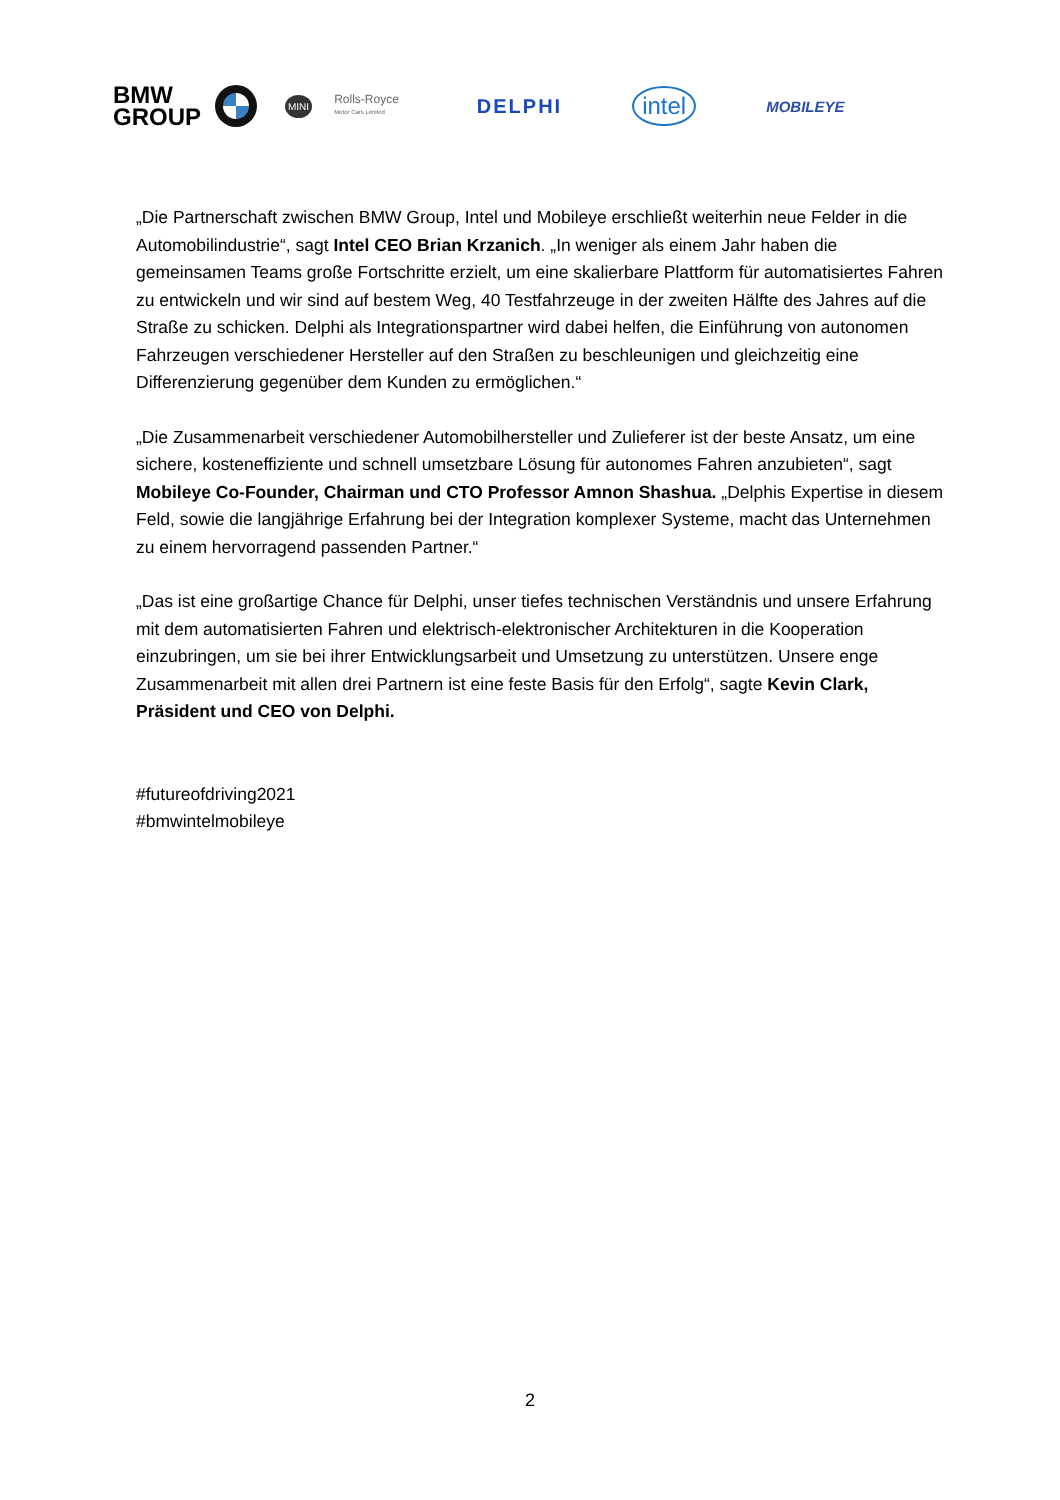BMW
GROUP
MINI
Rolls-Royce
Motor Cars Limited
DELPHI
intel
MOBILEYE
„Die Partnerschaft zwischen BMW Group, Intel und Mobileye erschließt weiterhin neue Felder in die Automobilindustrie“, sagt Intel CEO Brian Krzanich. „In weniger als einem Jahr haben die gemeinsamen Teams große Fortschritte erzielt, um eine skalierbare Plattform für automatisiertes Fahren zu entwickeln und wir sind auf bestem Weg, 40 Testfahrzeuge in der zweiten Hälfte des Jahres auf die Straße zu schicken. Delphi als Integrationspartner wird dabei helfen, die Einführung von autonomen Fahrzeugen verschiedener Hersteller auf den Straßen zu beschleunigen und gleichzeitig eine Differenzierung gegenüber dem Kunden zu ermöglichen.“
„Die Zusammenarbeit verschiedener Automobilhersteller und Zulieferer ist der beste Ansatz, um eine sichere, kosteneffiziente und schnell umsetzbare Lösung für autonomes Fahren anzubieten“, sagt Mobileye Co-Founder, Chairman und CTO Professor Amnon Shashua. „Delphis Expertise in diesem Feld, sowie die langjährige Erfahrung bei der Integration komplexer Systeme, macht das Unternehmen zu einem hervorragend passenden Partner.“
„Das ist eine großartige Chance für Delphi, unser tiefes technischen Verständnis und unsere Erfahrung mit dem automatisierten Fahren und elektrisch-elektronischer Architekturen in die Kooperation einzubringen, um sie bei ihrer Entwicklungsarbeit und Umsetzung zu unterstützen. Unsere enge Zusammenarbeit mit allen drei Partnern ist eine feste Basis für den Erfolg“, sagte Kevin Clark, Präsident und CEO von Delphi.
#futureofdriving2021
#bmwintelmobileye
2